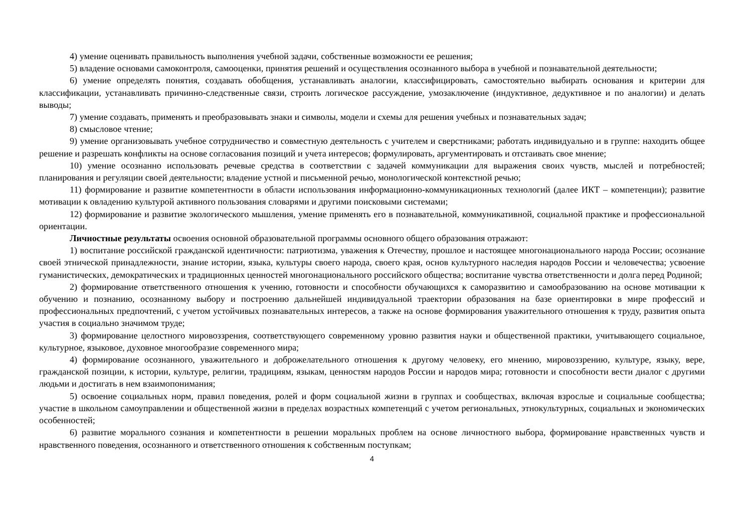4) умение оценивать правильность выполнения учебной задачи, собственные возможности ее решения;
5) владение основами самоконтроля, самооценки, принятия решений и осуществления осознанного выбора в учебной и познавательной деятельности;
6) умение определять понятия, создавать обобщения, устанавливать аналогии, классифицировать, самостоятельно выбирать основания и критерии для классификации, устанавливать причинно-следственные связи, строить логическое рассуждение, умозаключение (индуктивное, дедуктивное и по аналогии) и делать выводы;
7) умение создавать, применять и преобразовывать знаки и символы, модели и схемы для решения учебных и познавательных задач;
8) смысловое чтение;
9) умение организовывать учебное сотрудничество и совместную деятельность с учителем и сверстниками; работать индивидуально и в группе: находить общее решение и разрешать конфликты на основе согласования позиций и учета интересов; формулировать, аргументировать и отстаивать свое мнение;
10) умение осознанно использовать речевые средства в соответствии с задачей коммуникации для выражения своих чувств, мыслей и потребностей; планирования и регуляции своей деятельности; владение устной и письменной речью, монологической контекстной речью;
11) формирование и развитие компетентности в области использования информационно-коммуникационных технологий (далее ИКТ – компетенции); развитие мотивации к овладению культурой активного пользования словарями и другими поисковыми системами;
12) формирование и развитие экологического мышления, умение применять его в познавательной, коммуникативной, социальной практике и профессиональной ориентации.
Личностные результаты освоения основной образовательной программы основного общего образования отражают:
1) воспитание российской гражданской идентичности: патриотизма, уважения к Отечеству, прошлое и настоящее многонационального народа России; осознание своей этнической принадлежности, знание истории, языка, культуры своего народа, своего края, основ культурного наследия народов России и человечества; усвоение гуманистических, демократических и традиционных ценностей многонационального российского общества; воспитание чувства ответственности и долга перед Родиной;
2) формирование ответственного отношения к учению, готовности и способности обучающихся к саморазвитию и самообразованию на основе мотивации к обучению и познанию, осознанному выбору и построению дальнейшей индивидуальной траектории образования на базе ориентировки в мире профессий и профессиональных предпочтений, с учетом устойчивых познавательных интересов, а также на основе формирования уважительного отношения к труду, развития опыта участия в социально значимом труде;
3) формирование целостного мировоззрения, соответствующего современному уровню развития науки и общественной практики, учитывающего социальное, культурное, языковое, духовное многообразие современного мира;
4) формирование осознанного, уважительного и доброжелательного отношения к другому человеку, его мнению, мировоззрению, культуре, языку, вере, гражданской позиции, к истории, культуре, религии, традициям, языкам, ценностям народов России и народов мира; готовности и способности вести диалог с другими людьми и достигать в нем взаимопонимания;
5) освоение социальных норм, правил поведения, ролей и форм социальной жизни в группах и сообществах, включая взрослые и социальные сообщества; участие в школьном самоуправлении и общественной жизни в пределах возрастных компетенций с учетом региональных, этнокультурных, социальных и экономических особенностей;
6) развитие морального сознания и компетентности в решении моральных проблем на основе личностного выбора, формирование нравственных чувств и нравственного поведения, осознанного и ответственного отношения к собственным поступкам;
4